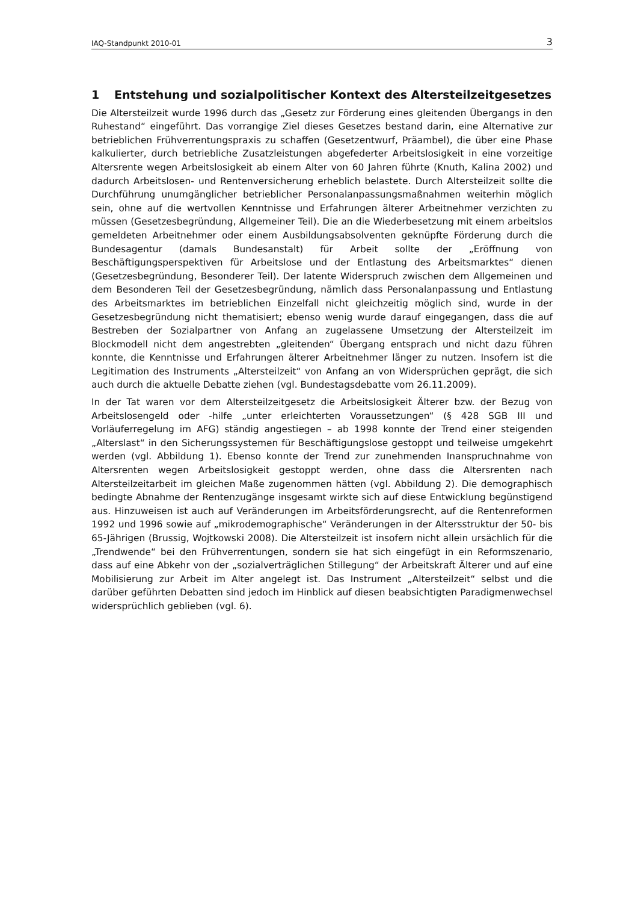IAQ-Standpunkt 2010-01 3
1 Entstehung und sozialpolitischer Kontext des Altersteilzeitgesetzes
Die Altersteilzeit wurde 1996 durch das „Gesetz zur Förderung eines gleitenden Übergangs in den Ruhestand“ eingeführt. Das vorrangige Ziel dieses Gesetzes bestand darin, eine Alternative zur betrieblichen Frühverrentungspraxis zu schaffen (Gesetzentwurf, Präambel), die über eine Phase kalkulierter, durch betriebliche Zusatzleistungen abgefederter Arbeitslosigkeit in eine vorzeitige Altersrente wegen Arbeitslosigkeit ab einem Alter von 60 Jahren führte (Knuth, Kalina 2002) und dadurch Arbeitslosen- und Rentenversicherung erheblich belastete. Durch Altersteilzeit sollte die Durchführung unumgänglicher betrieblicher Personalanpassungsmaßnahmen weiterhin möglich sein, ohne auf die wertvollen Kenntnisse und Erfahrungen älterer Arbeitnehmer verzichten zu müssen (Gesetzesbegründung, Allgemeiner Teil). Die an die Wiederbesetzung mit einem arbeitslos gemeldeten Arbeitnehmer oder einem Ausbildungsabsolventen geknüpfte Förderung durch die Bundesagentur (damals Bundesanstalt) für Arbeit sollte der „Eröffnung von Beschäftigungsperspektiven für Arbeitslose und der Entlastung des Arbeitsmarktes“ dienen (Gesetzesbegründung, Besonderer Teil). Der latente Widerspruch zwischen dem Allgemeinen und dem Besonderen Teil der Gesetzesbegründung, nämlich dass Personalanpassung und Entlastung des Arbeitsmarktes im betrieblichen Einzelfall nicht gleichzeitig möglich sind, wurde in der Gesetzesbegründung nicht thematisiert; ebenso wenig wurde darauf eingegangen, dass die auf Bestreben der Sozialpartner von Anfang an zugelassene Umsetzung der Altersteilzeit im Blockmodell nicht dem angestrebten „gleitenden“ Übergang entsprach und nicht dazu führen konnte, die Kenntnisse und Erfahrungen älterer Arbeitnehmer länger zu nutzen. Insofern ist die Legitimation des Instruments „Altersteilzeit“ von Anfang an von Widersprüchen geprägt, die sich auch durch die aktuelle Debatte ziehen (vgl. Bundestagsdebatte vom 26.11.2009).
In der Tat waren vor dem Altersteilzeitgesetz die Arbeitslosigkeit Älterer bzw. der Bezug von Arbeitslosengeld oder -hilfe „unter erleichterten Voraussetzungen“ (§ 428 SGB III und Vorläuferregelung im AFG) ständig angestiegen – ab 1998 konnte der Trend einer steigenden „Alterslast“ in den Sicherungssystemen für Beschäftigungslose gestoppt und teilweise umgekehrt werden (vgl. Abbildung 1). Ebenso konnte der Trend zur zunehmenden Inanspruchnahme von Altersrenten wegen Arbeitslosigkeit gestoppt werden, ohne dass die Altersrenten nach Altersteilzeitarbeit im gleichen Maße zugenommen hätten (vgl. Abbildung 2). Die demographisch bedingte Abnahme der Rentenzugänge insgesamt wirkte sich auf diese Entwicklung begünstigend aus. Hinzuweisen ist auch auf Veränderungen im Arbeitsförderungsrecht, auf die Rentenreformen 1992 und 1996 sowie auf „mikrodemographische“ Veränderungen in der Altersstruktur der 50- bis 65-Jährigen (Brussig, Wojtkowski 2008). Die Altersteilzeit ist insofern nicht allein ursächlich für die „Trendwende“ bei den Frühverrentungen, sondern sie hat sich eingefügt in ein Reformszenario, dass auf eine Abkehr von der „sozialverträglichen Stillegung“ der Arbeitskraft Älterer und auf eine Mobilisierung zur Arbeit im Alter angelegt ist. Das Instrument „Altersteilzeit“ selbst und die darüber geführten Debatten sind jedoch im Hinblick auf diesen beabsichtigten Paradigmenwechsel widersprüchlich geblieben (vgl. 6).